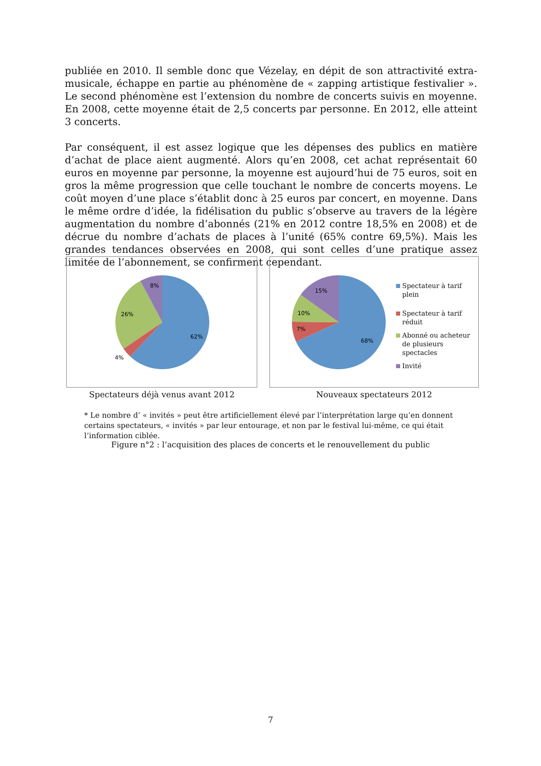publiée en 2010. Il semble donc que Vézelay, en dépit de son attractivité extra-musicale, échappe en partie au phénomène de « zapping artistique festivalier ». Le second phénomène est l’extension du nombre de concerts suivis en moyenne. En 2008, cette moyenne était de 2,5 concerts par personne. En 2012, elle atteint 3 concerts.
Par conséquent, il est assez logique que les dépenses des publics en matière d’achat de place aient augmenté. Alors qu’en 2008, cet achat représentait 60 euros en moyenne par personne, la moyenne est aujourd’hui de 75 euros, soit en gros la même progression que celle touchant le nombre de concerts moyens. Le coût moyen d’une place s’établit donc à 25 euros par concert, en moyenne. Dans le même ordre d’idée, la fidélisation du public s’observe au travers de la légère augmentation du nombre d’abonnés (21% en 2012 contre 18,5% en 2008) et de décrue du nombre d’achats de places à l’unité (65% contre 69,5%). Mais les grandes tendances observées en 2008, qui sont celles d’une pratique assez limitée de l’abonnement, se confirment cependant.
62%
4%
26%
8%
Spectateurs déjà venus avant 2012
68%
7%
10%
15%
Spectateur à tarif plein
Spectateur à tarif réduit
Abonné ou acheteur de plusieurs spectacles
Invité
Nouveaux spectateurs 2012
* Le nombre d’ « invités » peut être artificiellement élevé par l’interprétation large qu’en donnent certains spectateurs, « invités » par leur entourage, et non par le festival lui-même, ce qui était l’information ciblée.
Figure n°2 : l’acquisition des places de concerts et le renouvellement du public
7